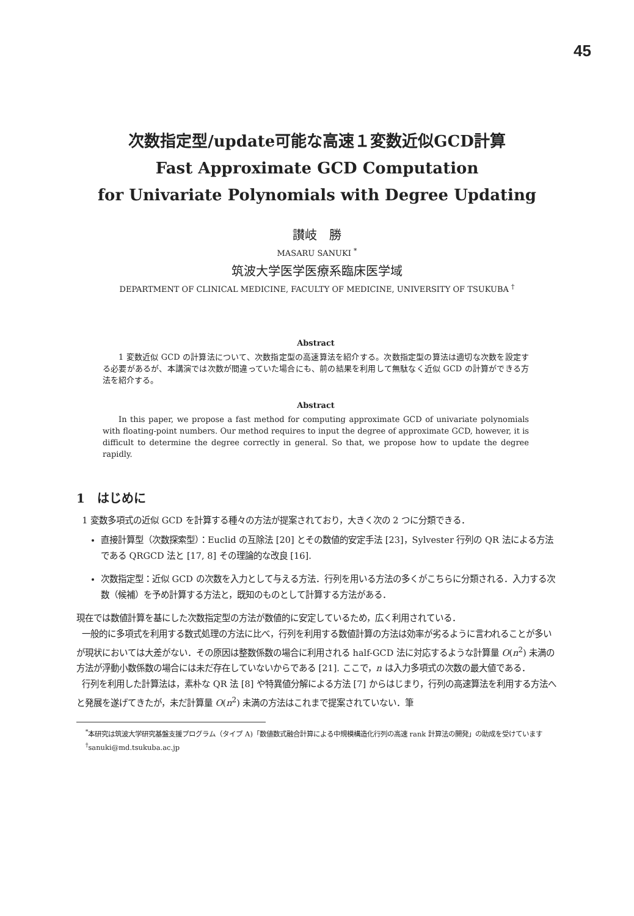45
次数指定型/update可能な高速１変数近似GCD計算
Fast Approximate GCD Computation
for Univariate Polynomials with Degree Updating
讃岐　勝
MASARU SANUKI <sup>*</sup>
筑波大学医学医療系臨床医学域
DEPARTMENT OF CLINICAL MEDICINE, FACULTY OF MEDICINE, UNIVERSITY OF TSUKUBA <sup>†</sup>
Abstract
1 変数近似 GCD の計算法について、次数指定型の高速算法を紹介する。次数指定型の算法は適切な次数を設定する必要があるが、本講演では次数が間違っていた場合にも、前の結果を利用して無駄なく近似 GCD の計算ができる方法を紹介する。
Abstract
In this paper, we propose a fast method for computing approximate GCD of univariate polynomials with floating-point numbers. Our method requires to input the degree of approximate GCD, however, it is difficult to determine the degree correctly in general. So that, we propose how to update the degree rapidly.
1　はじめに
1 変数多項式の近似 GCD を計算する種々の方法が提案されており，大きく次の 2 つに分類できる．
直接計算型（次数探索型）：Euclid の互除法 [20] とその数値的安定手法 [23]，Sylvester 行列の QR 法による方法である QRGCD 法と [17, 8] その理論的な改良 [16].
次数指定型：近似 GCD の次数を入力として与える方法．行列を用いる方法の多くがこちらに分類される．入力する次数（候補）を予め計算する方法と，既知のものとして計算する方法がある．
現在では数値計算を基にした次数指定型の方法が数値的に安定しているため，広く利用されている．
一般的に多項式を利用する数式処理の方法に比べ，行列を利用する数値計算の方法は効率が劣るように言われることが多いが現状においては大差がない．その原因は整数係数の場合に利用される half-GCD 法に対応するような計算量 O(n<sup>2</sup>) 未満の方法が浮動小数係数の場合には未だ存在していないからである [21]. ここで，n は入力多項式の次数の最大値である．
行列を利用した計算法は，素朴な QR 法 [8] や特異値分解による方法 [7] からはじまり，行列の高速算法を利用する方法へと発展を遂げてきたが，未だ計算量 O(n<sup>2</sup>) 未満の方法はこれまで提案されていない．筆
<sup>*</sup> 本研究は筑波大学研究基盤支援プログラム（タイプ A)「数値数式融合計算による中規模構造化行列の高速 rank 計算法の開発」の助成を受けています
<sup>†</sup> sanuki@md.tsukuba.ac.jp